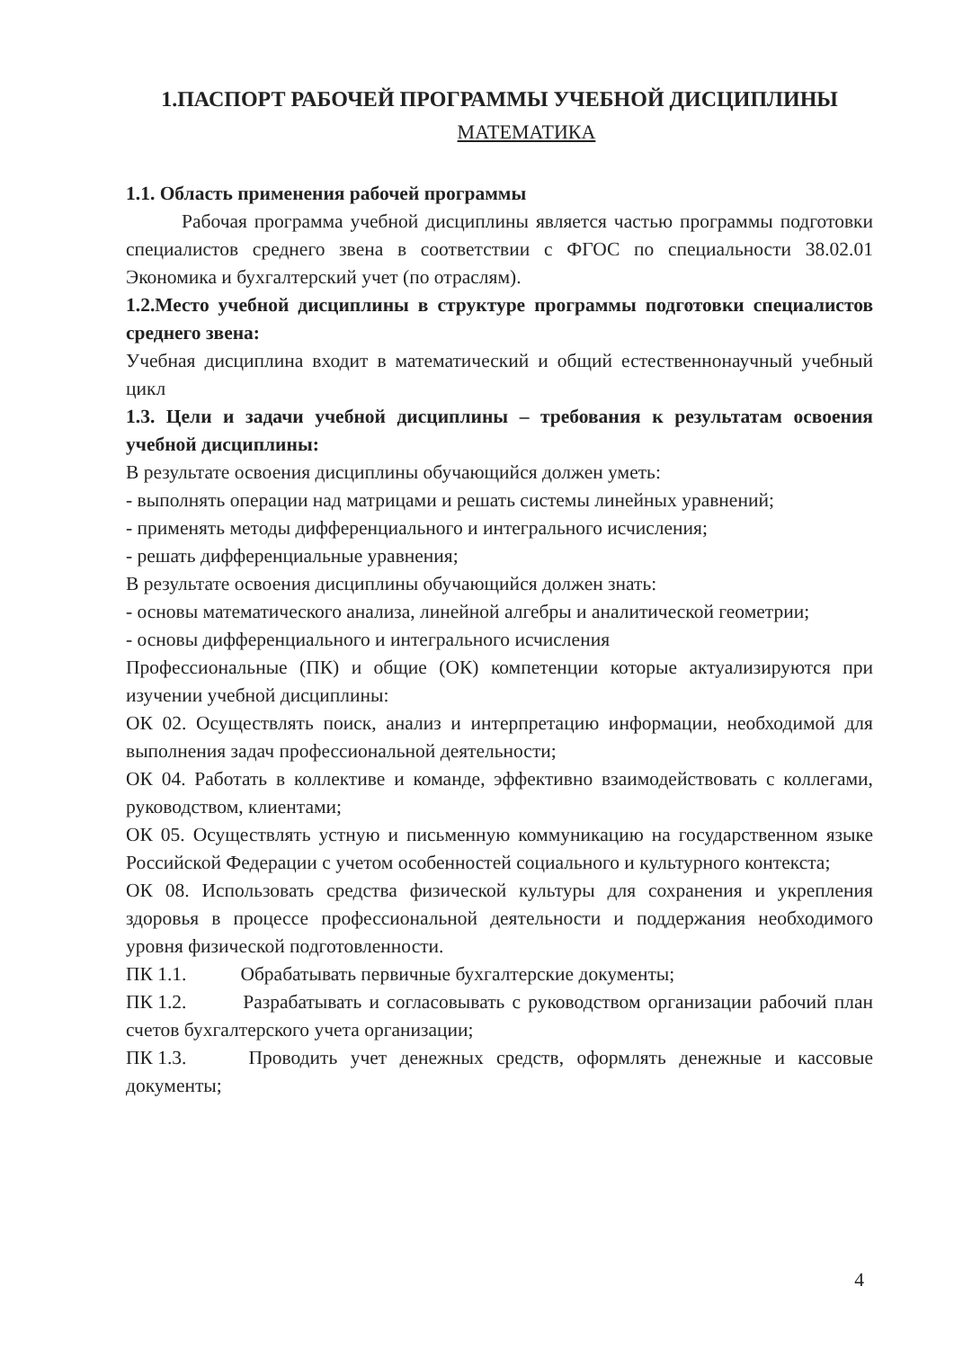1.ПАСПОРТ РАБОЧЕЙ ПРОГРАММЫ УЧЕБНОЙ ДИСЦИПЛИНЫ
МАТЕМАТИКА
1.1. Область применения рабочей программы
Рабочая программа учебной дисциплины является частью программы подготовки специалистов среднего звена в соответствии с ФГОС по специальности 38.02.01 Экономика и бухгалтерский учет (по отраслям).
1.2.Место учебной дисциплины в структуре программы подготовки специалистов среднего звена:
Учебная дисциплина входит в математический и общий естественнонаучный учебный цикл
1.3. Цели и задачи учебной дисциплины – требования к результатам освоения учебной дисциплины:
В результате освоения дисциплины обучающийся должен уметь:
- выполнять операции над матрицами и решать системы линейных уравнений;
- применять методы дифференциального и интегрального исчисления;
- решать дифференциальные уравнения;
В результате освоения дисциплины обучающийся должен знать:
- основы математического анализа, линейной алгебры и аналитической геометрии;
- основы дифференциального и интегрального исчисления
Профессиональные (ПК) и общие (ОК) компетенции которые актуализируются при изучении учебной дисциплины:
ОК 02. Осуществлять поиск, анализ и интерпретацию информации, необходимой для выполнения задач профессиональной деятельности;
ОК 04. Работать в коллективе и команде, эффективно взаимодействовать с коллегами, руководством, клиентами;
ОК 05. Осуществлять устную и письменную коммуникацию на государственном языке Российской Федерации с учетом особенностей социального и культурного контекста;
ОК 08. Использовать средства физической культуры для сохранения и укрепления здоровья в процессе профессиональной деятельности и поддержания необходимого уровня физической подготовленности.
ПК 1.1. Обрабатывать первичные бухгалтерские документы;
ПК 1.2. Разрабатывать и согласовывать с руководством организации рабочий план счетов бухгалтерского учета организации;
ПК 1.3. Проводить учет денежных средств, оформлять денежные и кассовые документы;
4